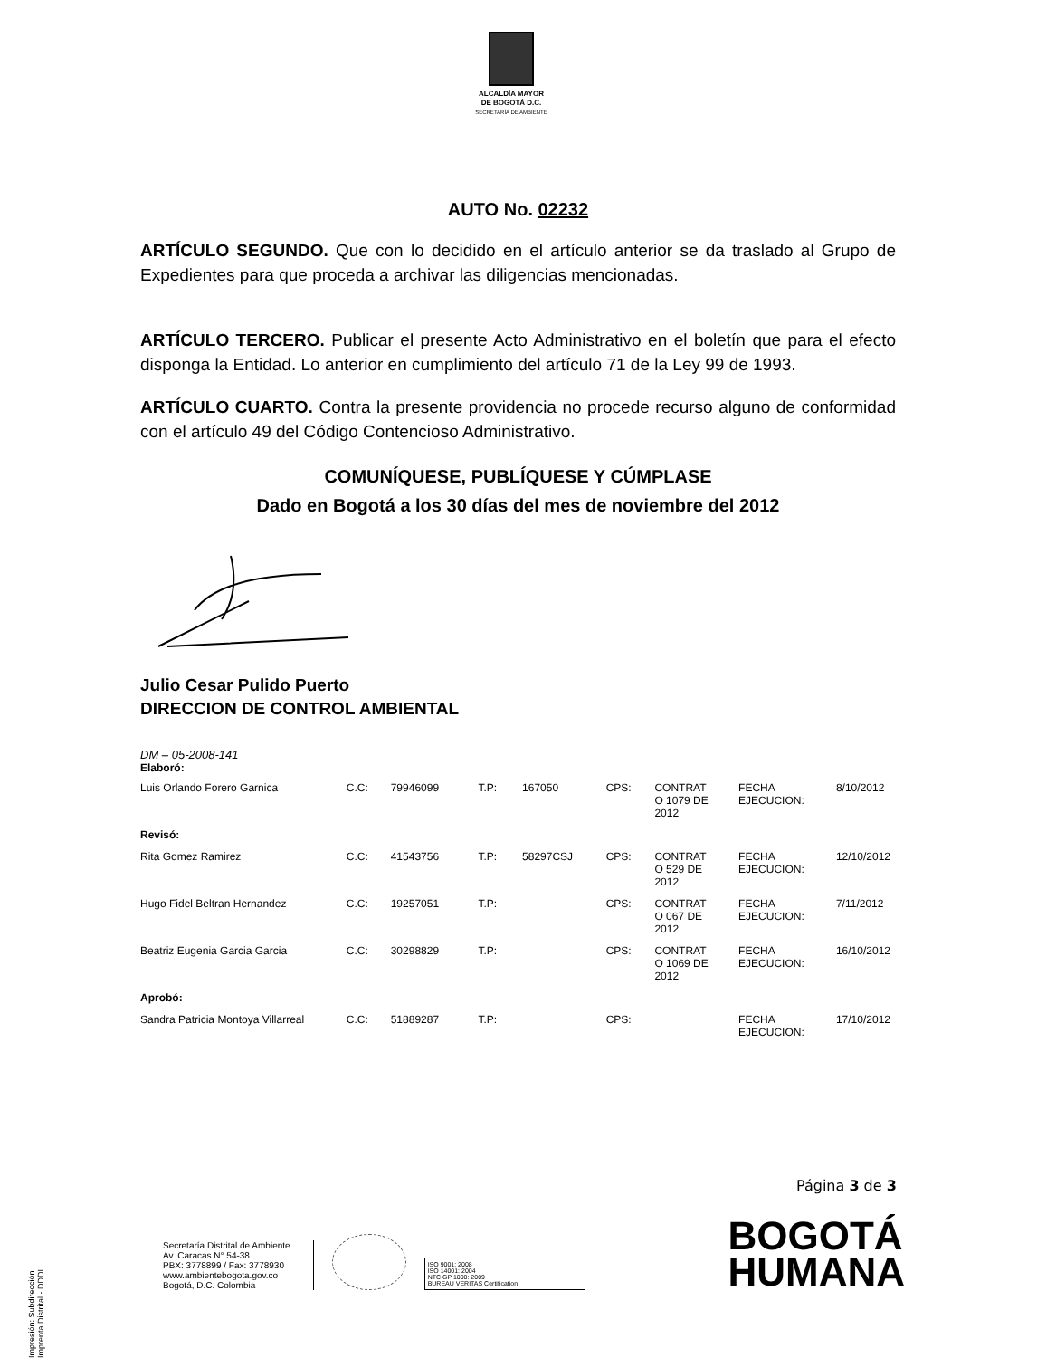ALCALDÍA MAYOR
DE BOGOTÁ D.C.
SECRETARÍA DE AMBIENTE
AUTO No. 02232
ARTÍCULO SEGUNDO. Que con lo decidido en el artículo anterior se da traslado al Grupo de Expedientes para que proceda a archivar las diligencias mencionadas.
ARTÍCULO TERCERO. Publicar el presente Acto Administrativo en el boletín que para el efecto disponga la Entidad. Lo anterior en cumplimiento del artículo 71 de la Ley 99 de 1993.
ARTÍCULO CUARTO. Contra la presente providencia no procede recurso alguno de conformidad con el artículo 49 del Código Contencioso Administrativo.
COMUNÍQUESE, PUBLÍQUESE Y CÚMPLASE
Dado en Bogotá a los 30 días del mes de noviembre del 2012
Julio Cesar Pulido Puerto
DIRECCION DE CONTROL AMBIENTAL
DM – 05-2008-141
Elaboró:
| Luis Orlando Forero Garnica | C.C: | 79946099 | T.P: | 167050 | CPS: | CONTRAT O 1079 DE 2012 | FECHA EJECUCION: | 8/10/2012 |
| Revisó: | | | | | | | | |
| Rita Gomez Ramirez | C.C: | 41543756 | T.P: | 58297CSJ | CPS: | CONTRAT O 529 DE 2012 | FECHA EJECUCION: | 12/10/2012 |
| Hugo Fidel Beltran Hernandez | C.C: | 19257051 | T.P: | | CPS: | CONTRAT O 067 DE 2012 | FECHA EJECUCION: | 7/11/2012 |
| Beatriz Eugenia Garcia Garcia | C.C: | 30298829 | T.P: | | CPS: | CONTRAT O 1069 DE 2012 | FECHA EJECUCION: | 16/10/2012 |
| Aprobó: | | | | | | | | |
| Sandra Patricia Montoya Villarreal | C.C: | 51889287 | T.P: | | CPS: | | FECHA EJECUCION: | 17/10/2012 |
Página 3 de 3
Secretaría Distrital de Ambiente
Av. Caracas N° 54-38
PBX: 3778899 / Fax: 3778930
www.ambientebogota.gov.co
Bogotá, D.C. Colombia
ISO 9001: 2008
ISO 14001: 2004
NTC GP 1000: 2009
BUREAU VERITAS Certification
BOGOTÁ
HUMANA
Impresión: Subdirección Imprenta Distrital - DDDI